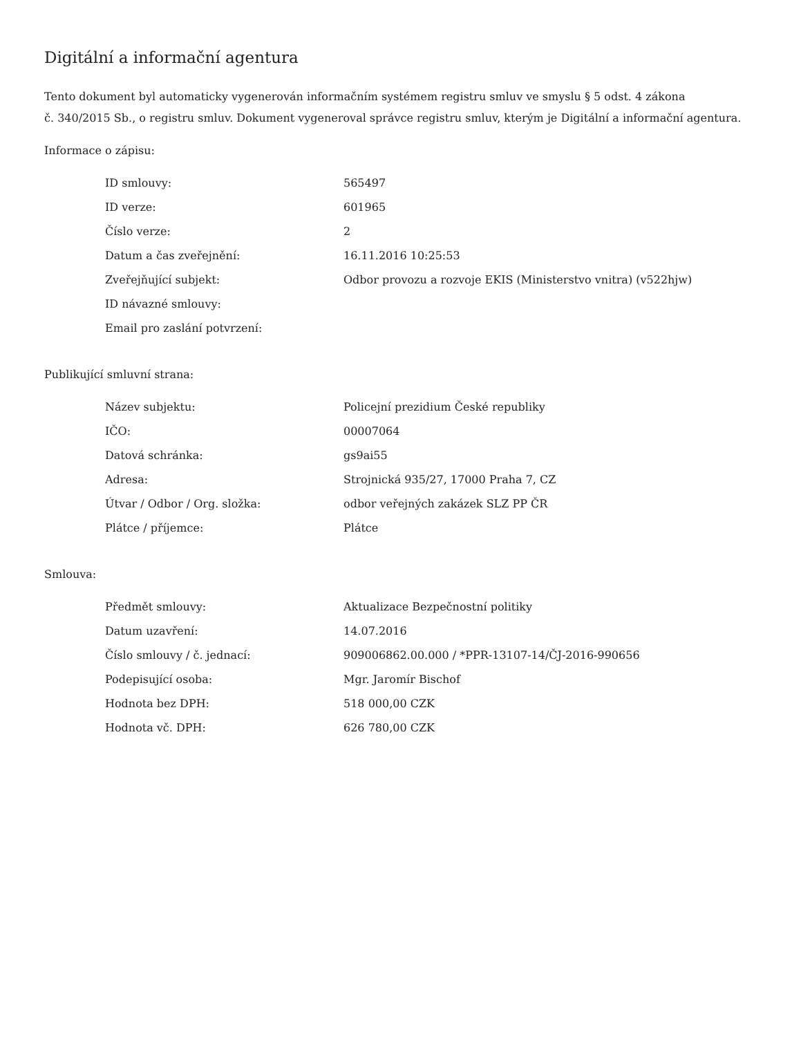Digitální a informační agentura
Tento dokument byl automaticky vygenerován informačním systémem registru smluv ve smyslu § 5 odst. 4 zákona
č. 340/2015 Sb., o registru smluv. Dokument vygeneroval správce registru smluv, kterým je Digitální a informační agentura.
Informace o zápisu:
| ID smlouvy: | 565497 |
| ID verze: | 601965 |
| Číslo verze: | 2 |
| Datum a čas zveřejnění: | 16.11.2016 10:25:53 |
| Zveřejňující subjekt: | Odbor provozu a rozvoje EKIS (Ministerstvo vnitra) (v522hjw) |
| ID návazné smlouvy: | |
| Email pro zaslání potvrzení: | |
Publikující smluvní strana:
| Název subjektu: | Policejní prezidium České republiky |
| IČO: | 00007064 |
| Datová schránka: | gs9ai55 |
| Adresa: | Strojnická 935/27, 17000 Praha 7, CZ |
| Útvar / Odbor / Org. složka: | odbor veřejných zakázek SLZ PP ČR |
| Plátce / příjemce: | Plátce |
Smlouva:
| Předmět smlouvy: | Aktualizace Bezpečnostní politiky |
| Datum uzavření: | 14.07.2016 |
| Číslo smlouvy / č. jednací: | 909006862.00.000 / *PPR-13107-14/ČJ-2016-990656 |
| Podepisující osoba: | Mgr. Jaromír Bischof |
| Hodnota bez DPH: | 518 000,00 CZK |
| Hodnota vč. DPH: | 626 780,00 CZK |